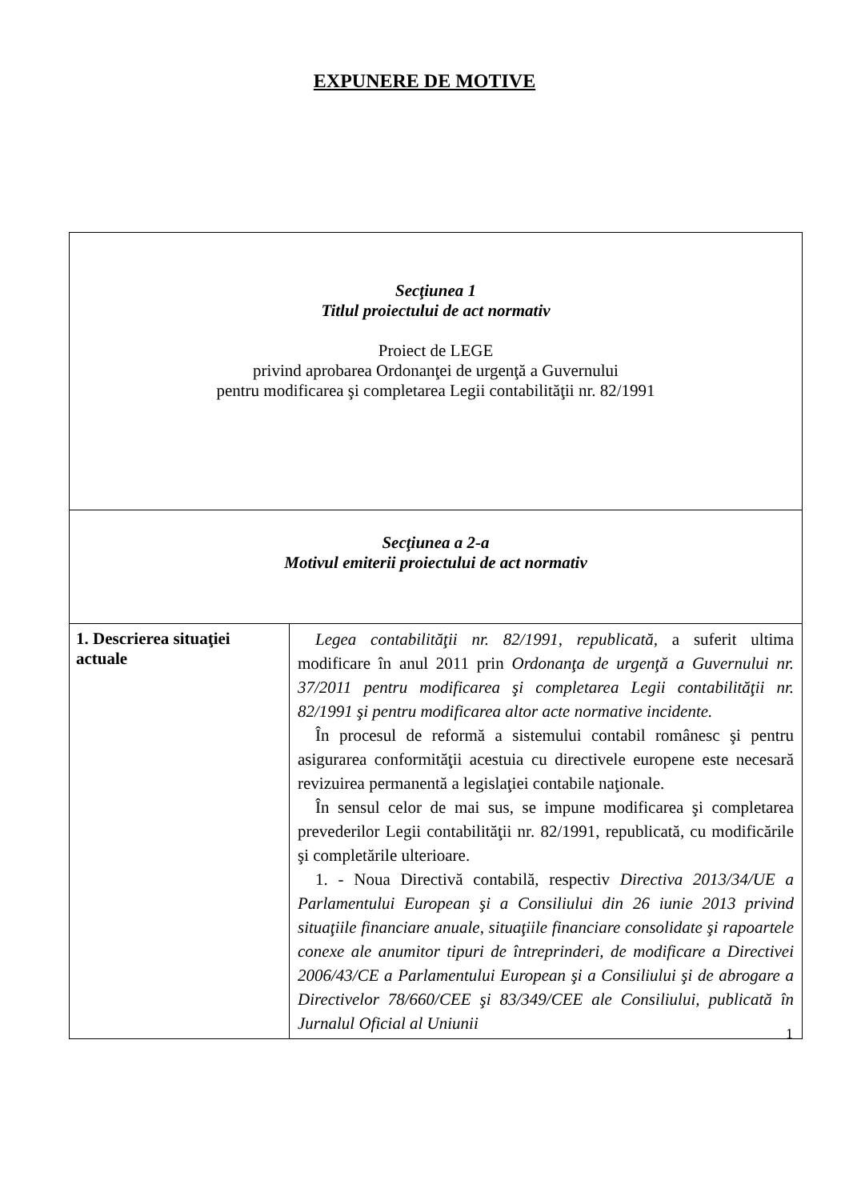EXPUNERE DE MOTIVE
| Secţiunea 1 Titlul proiectului de act normativ Proiect de LEGE privind aprobarea Ordonanţei de urgenţă a Guvernului pentru modificarea şi completarea Legii contabilităţii nr. 82/1991 | |
| Secţiunea a 2-a Motivul emiterii proiectului de act normativ | |
| 1. Descrierea situaţiei actuale | Legea contabilităţii nr. 82/1991, republicată, a suferit ultima modificare în anul 2011 prin Ordonanţa de urgenţă a Guvernului nr. 37/2011 pentru modificarea şi completarea Legii contabilităţii nr. 82/1991 şi pentru modificarea altor acte normative incidente. În procesul de reformă a sistemului contabil românesc şi pentru asigurarea conformităţii acestuia cu directivele europene este necesară revizuirea permanentă a legislaţiei contabile naţionale. În sensul celor de mai sus, se impune modificarea şi completarea prevederilor Legii contabilităţii nr. 82/1991, republicată, cu modificările şi completările ulterioare. 1. - Noua Directivă contabilă, respectiv Directiva 2013/34/UE a Parlamentului European şi a Consiliului din 26 iunie 2013 privind situaţiile financiare anuale, situaţiile financiare consolidate şi rapoartele conexe ale anumitor tipuri de întreprinderi, de modificare a Directivei 2006/43/CE a Parlamentului European şi a Consiliului şi de abrogare a Directivelor 78/660/CEE şi 83/349/CEE ale Consiliului, publicată în Jurnalul Oficial al Uniunii |
1